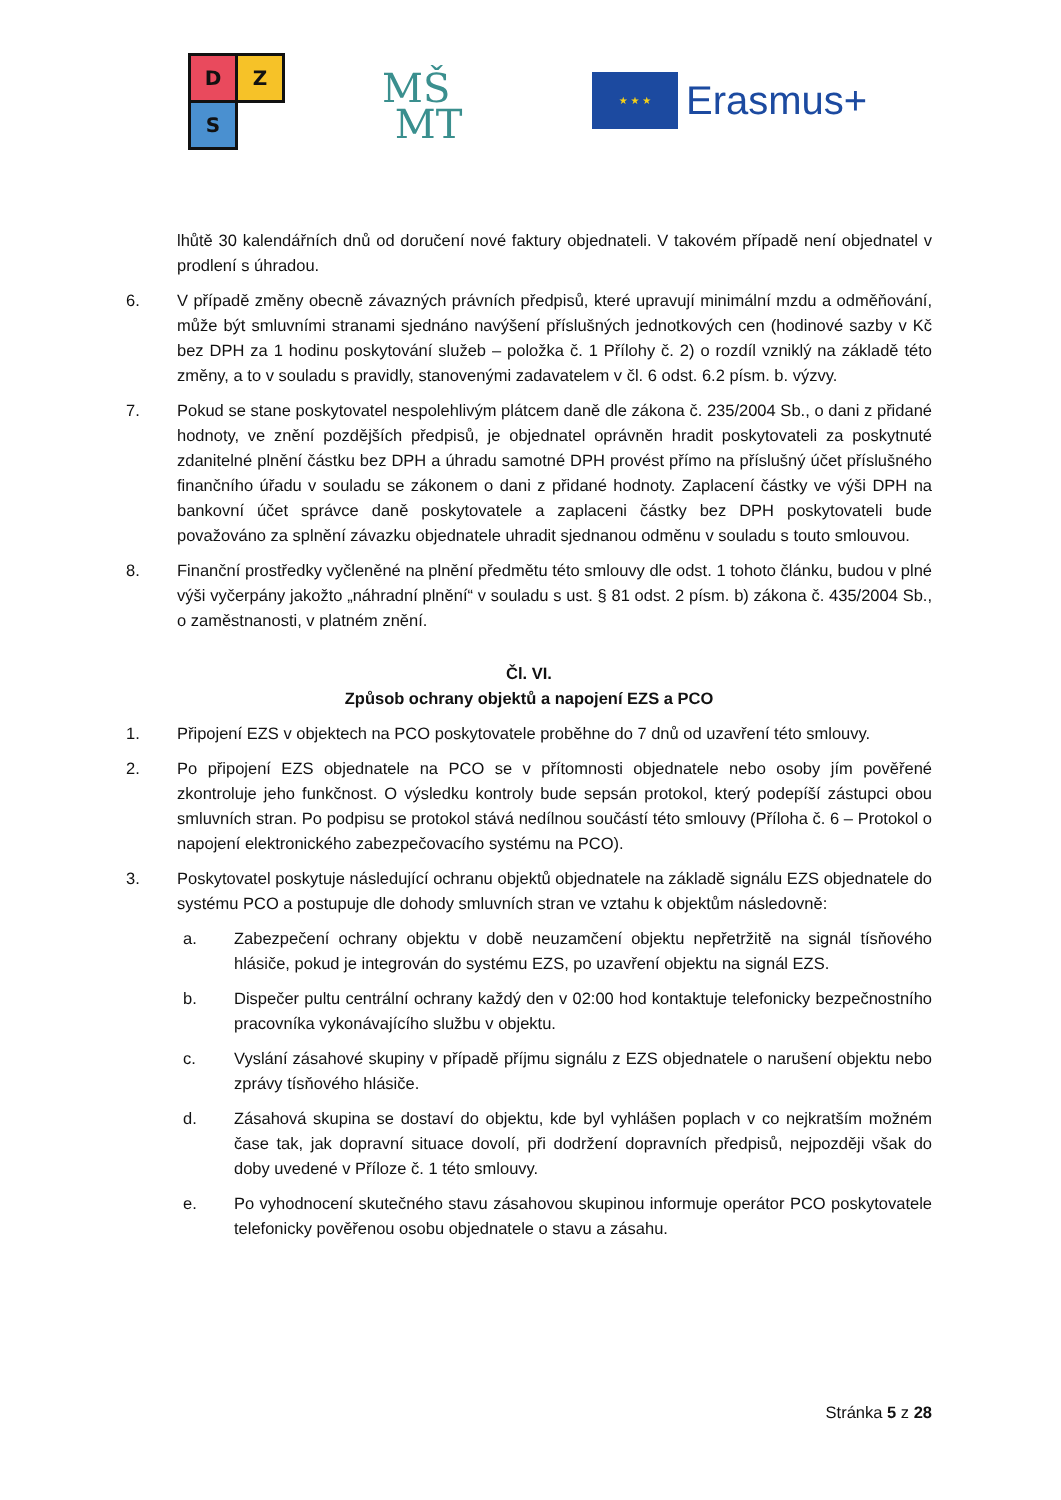D Z
S
MŠ
MT
★ ★ ★
Erasmus+
lhůtě 30 kalendářních dnů od doručení nové faktury objednateli. V takovém případě není objednatel v prodlení s úhradou.
6. V případě změny obecně závazných právních předpisů, které upravují minimální mzdu a odměňování, může být smluvními stranami sjednáno navýšení příslušných jednotkových cen (hodinové sazby v Kč bez DPH za 1 hodinu poskytování služeb – položka č. 1 Přílohy č. 2) o rozdíl vzniklý na základě této změny, a to v souladu s pravidly, stanovenými zadavatelem v čl. 6 odst. 6.2 písm. b. výzvy.
7. Pokud se stane poskytovatel nespolehlivým plátcem daně dle zákona č. 235/2004 Sb., o dani z přidané hodnoty, ve znění pozdějších předpisů, je objednatel oprávněn hradit poskytovateli za poskytnuté zdanitelné plnění částku bez DPH a úhradu samotné DPH provést přímo na příslušný účet příslušného finančního úřadu v souladu se zákonem o dani z přidané hodnoty. Zaplacení částky ve výši DPH na bankovní účet správce daně poskytovatele a zaplaceni částky bez DPH poskytovateli bude považováno za splnění závazku objednatele uhradit sjednanou odměnu v souladu s touto smlouvou.
8. Finanční prostředky vyčleněné na plnění předmětu této smlouvy dle odst. 1 tohoto článku, budou v plné výši vyčerpány jakožto „náhradní plnění“ v souladu s ust. § 81 odst. 2 písm. b) zákona č. 435/2004 Sb., o zaměstnanosti, v platném znění.
Čl. VI.
Způsob ochrany objektů a napojení EZS a PCO
1. Připojení EZS v objektech na PCO poskytovatele proběhne do 7 dnů od uzavření této smlouvy.
2. Po připojení EZS objednatele na PCO se v přítomnosti objednatele nebo osoby jím pověřené zkontroluje jeho funkčnost. O výsledku kontroly bude sepsán protokol, který podepíší zástupci obou smluvních stran. Po podpisu se protokol stává nedílnou součástí této smlouvy (Příloha č. 6 – Protokol o napojení elektronického zabezpečovacího systému na PCO).
3. Poskytovatel poskytuje následující ochranu objektů objednatele na základě signálu EZS objednatele do systému PCO a postupuje dle dohody smluvních stran ve vztahu k objektům následovně:
a. Zabezpečení ochrany objektu v době neuzamčení objektu nepřetržitě na signál tísňového hlásiče, pokud je integrován do systému EZS, po uzavření objektu na signál EZS.
b. Dispečer pultu centrální ochrany každý den v 02:00 hod kontaktuje telefonicky bezpečnostního pracovníka vykonávajícího službu v objektu.
c. Vyslání zásahové skupiny v případě příjmu signálu z EZS objednatele o narušení objektu nebo zprávy tísňového hlásiče.
d. Zásahová skupina se dostaví do objektu, kde byl vyhlášen poplach v co nejkratším možném čase tak, jak dopravní situace dovolí, při dodržení dopravních předpisů, nejpozději však do doby uvedené v Příloze č. 1 této smlouvy.
e. Po vyhodnocení skutečného stavu zásahovou skupinou informuje operátor PCO poskytovatele telefonicky pověřenou osobu objednatele o stavu a zásahu.
Stránka 5 z 28